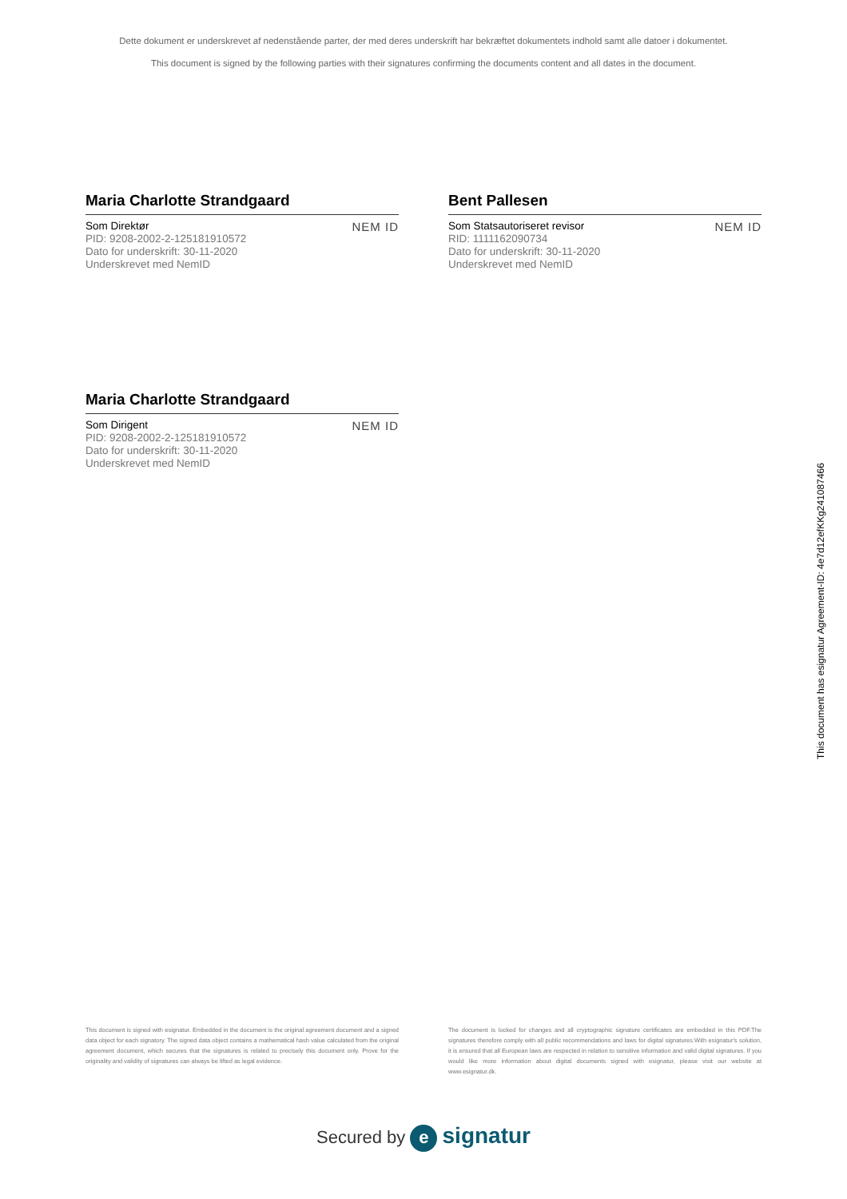Dette dokument er underskrevet af nedenstående parter, der med deres underskrift har bekræftet dokumentets indhold samt alle datoer i dokumentet.
This document is signed by the following parties with their signatures confirming the documents content and all dates in the document.
Maria Charlotte Strandgaard
Som Direktør
PID: 9208-2002-2-125181910572
Dato for underskrift: 30-11-2020
Underskrevet med NemID
NEM ID
Bent Pallesen
Som Statsautoriseret revisor
RID: 1111162090734
Dato for underskrift: 30-11-2020
Underskrevet med NemID
NEM ID
Maria Charlotte Strandgaard
Som Dirigent
PID: 9208-2002-2-125181910572
Dato for underskrift: 30-11-2020
Underskrevet med NemID
NEM ID
This document has esignatur Agreement-ID: 4e7d12efKKg241087466
This document is signed with esignatur. Embedded in the document is the original agreement document and a signed data object for each signatory. The signed data object contains a mathematical hash value calculated from the original agreement document, which secures that the signatures is related to precisely this document only. Prove for the originality and validity of signatures can always be lifted as legal evidence.
The document is locked for changes and all cryptographic signature certificates are embedded in this PDF.The signatures therefore comply with all public recommendations and laws for digital signatures.With esignatur's solution, it is ensured that all European laws are respected in relation to sensitive information and valid digital signatures. If you would like more information about digital documents signed with esignatur, please visit our website at www.esignatur.dk.
Secured by e signatur